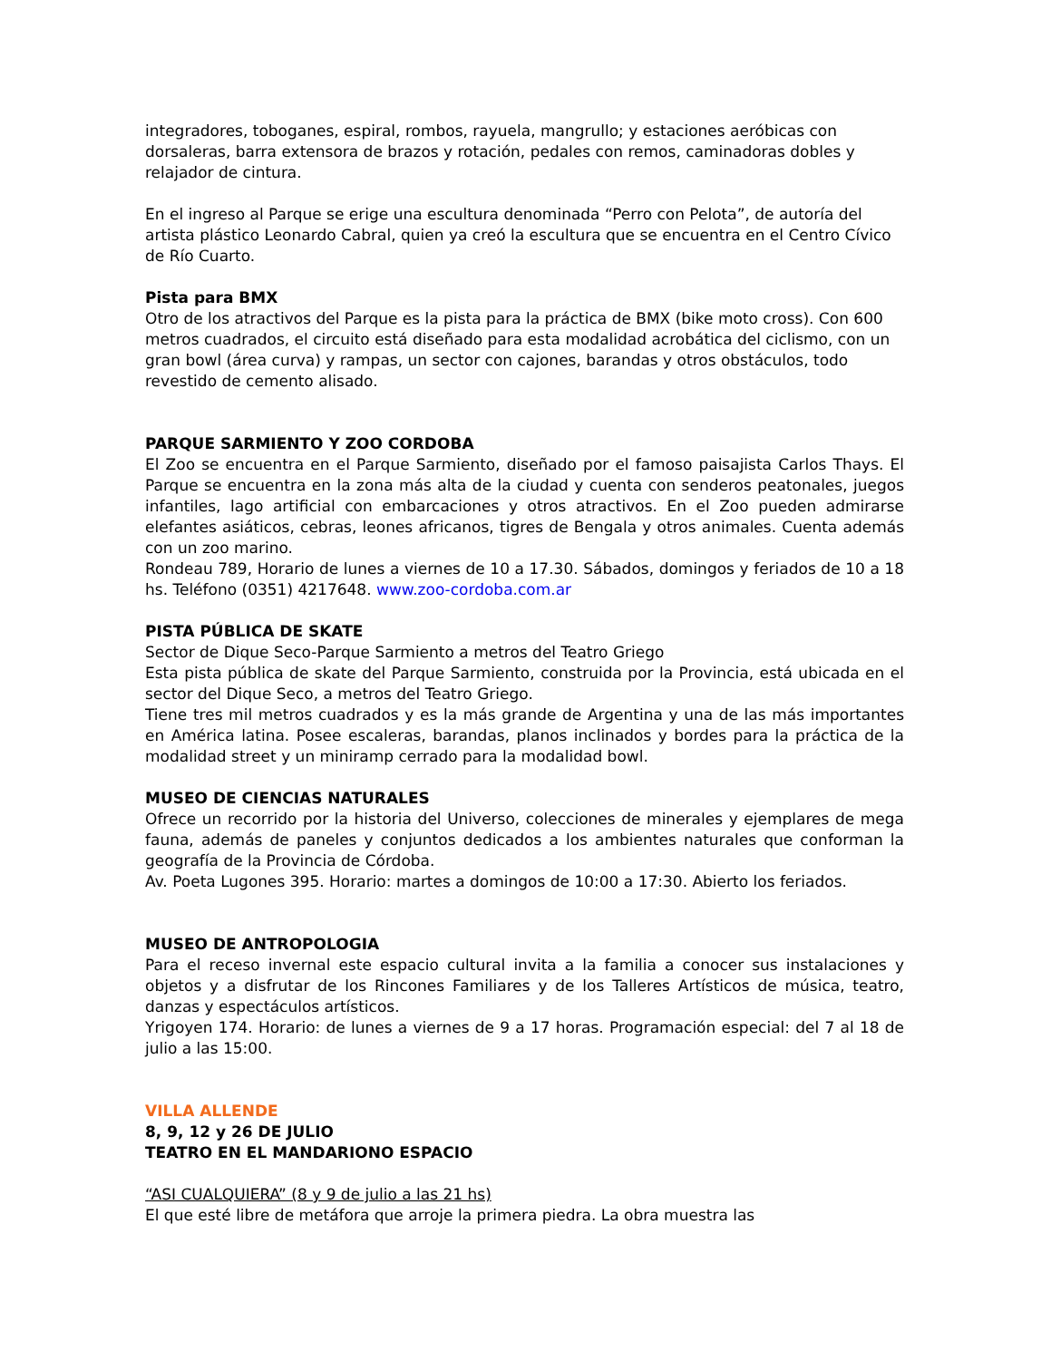integradores, toboganes, espiral, rombos, rayuela, mangrullo; y estaciones aeróbicas con dorsaleras, barra extensora de brazos y rotación, pedales con remos, caminadoras dobles y relajador de cintura.
En el ingreso al Parque se erige una escultura denominada “Perro con Pelota”, de autoría del artista plástico Leonardo Cabral, quien ya creó la escultura que se encuentra en el Centro Cívico de Río Cuarto.
Pista para BMX
Otro de los atractivos del Parque es la pista para la práctica de BMX (bike moto cross). Con 600 metros cuadrados, el circuito está diseñado para esta modalidad acrobática del ciclismo, con un gran bowl (área curva) y rampas, un sector con cajones, barandas y otros obstáculos, todo revestido de cemento alisado.
PARQUE SARMIENTO Y ZOO CORDOBA
El Zoo se encuentra en el Parque Sarmiento, diseñado por el famoso paisajista Carlos Thays. El Parque se encuentra en la zona más alta de la ciudad y cuenta con senderos peatonales, juegos infantiles, lago artificial con embarcaciones y otros atractivos. En el Zoo pueden admirarse elefantes asiáticos, cebras, leones africanos, tigres de Bengala y otros animales. Cuenta además con un zoo marino.
Rondeau 789, Horario de lunes a viernes de 10 a 17.30. Sábados, domingos y feriados de 10 a 18 hs. Teléfono (0351) 4217648. www.zoo-cordoba.com.ar
PISTA PÚBLICA DE SKATE
Sector de Dique Seco-Parque Sarmiento a metros del Teatro Griego
Esta pista pública de skate del Parque Sarmiento, construida por la Provincia, está ubicada en el sector del Dique Seco, a metros del Teatro Griego.
Tiene tres mil metros cuadrados y es la más grande de Argentina y una de las más importantes en América latina. Posee escaleras, barandas, planos inclinados y bordes para la práctica de la modalidad street y un miniramp cerrado para la modalidad bowl.
MUSEO DE CIENCIAS NATURALES
Ofrece un recorrido por la historia del Universo, colecciones de minerales y ejemplares de mega fauna, además de paneles y conjuntos dedicados a los ambientes naturales que conforman la geografía de la Provincia de Córdoba.
Av. Poeta Lugones 395. Horario: martes a domingos de 10:00 a 17:30. Abierto los feriados.
MUSEO DE ANTROPOLOGIA
Para el receso invernal este espacio cultural invita a la familia a conocer sus instalaciones y objetos y a disfrutar de los Rincones Familiares y de los Talleres Artísticos de música, teatro, danzas y espectáculos artísticos.
Yrigoyen 174. Horario: de lunes a viernes de 9 a 17 horas. Programación especial: del 7 al 18 de julio a las 15:00.
VILLA ALLENDE
8, 9, 12 y 26 DE JULIO
TEATRO EN EL MANDARIONO ESPACIO
“ASI CUALQUIERA” (8 y 9 de julio a las 21 hs)
El que esté libre de metáfora que arroje la primera piedra. La obra muestra las